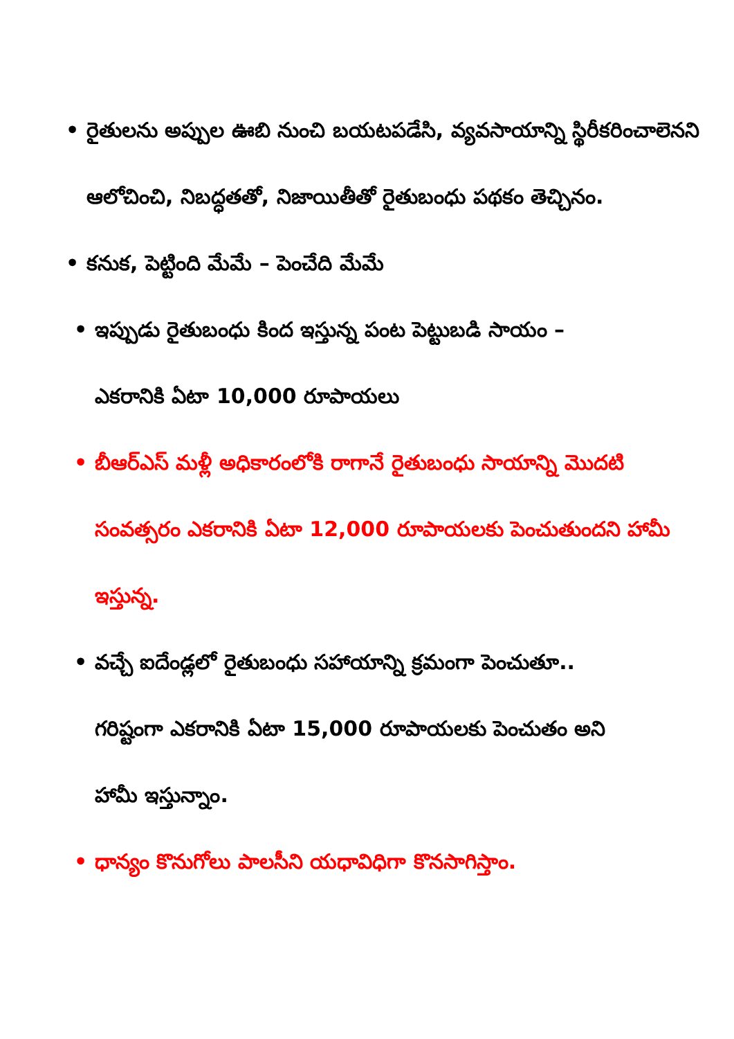• రైతులను అప్పుల ఊబి నుంచి బయటపడేసి, వ్యవసాయాన్ని స్థిరీకరించాలెనని ఆలోచించి, నిబద్ధతతో, నిజాయితీతో రైతుబంధు పథకం తెచ్చినం.
• కనుక, పెట్టింది మేమే – పెంచేది మేమే
• ఇప్పుడు రైతుబంధు కింద ఇస్తున్న పంట పెట్టుబడి సాయం – ఎకరానికి ఏటా 10,000 రూపాయలు
• బీఆర్ఎస్ మళ్లీ అధికారంలోకి రాగానే రైతుబంధు సాయాన్ని మొదటి సంవత్సరం ఎకరానికి ఏటా 12,000 రూపాయలకు పెంచుతుందని హామీ ఇస్తున్న.
• వచ్చే ఐదేండ్లలో రైతుబంధు సహాయాన్ని క్రమంగా పెంచుతూ.. గరిష్టంగా ఎకరానికి ఏటా 15,000 రూపాయలకు పెంచుతం అని హామీ ఇస్తున్నాం.
• ధాన్యం కొనుగోలు పాలసీని యధావిధిగా కొనసాగిస్తాం.